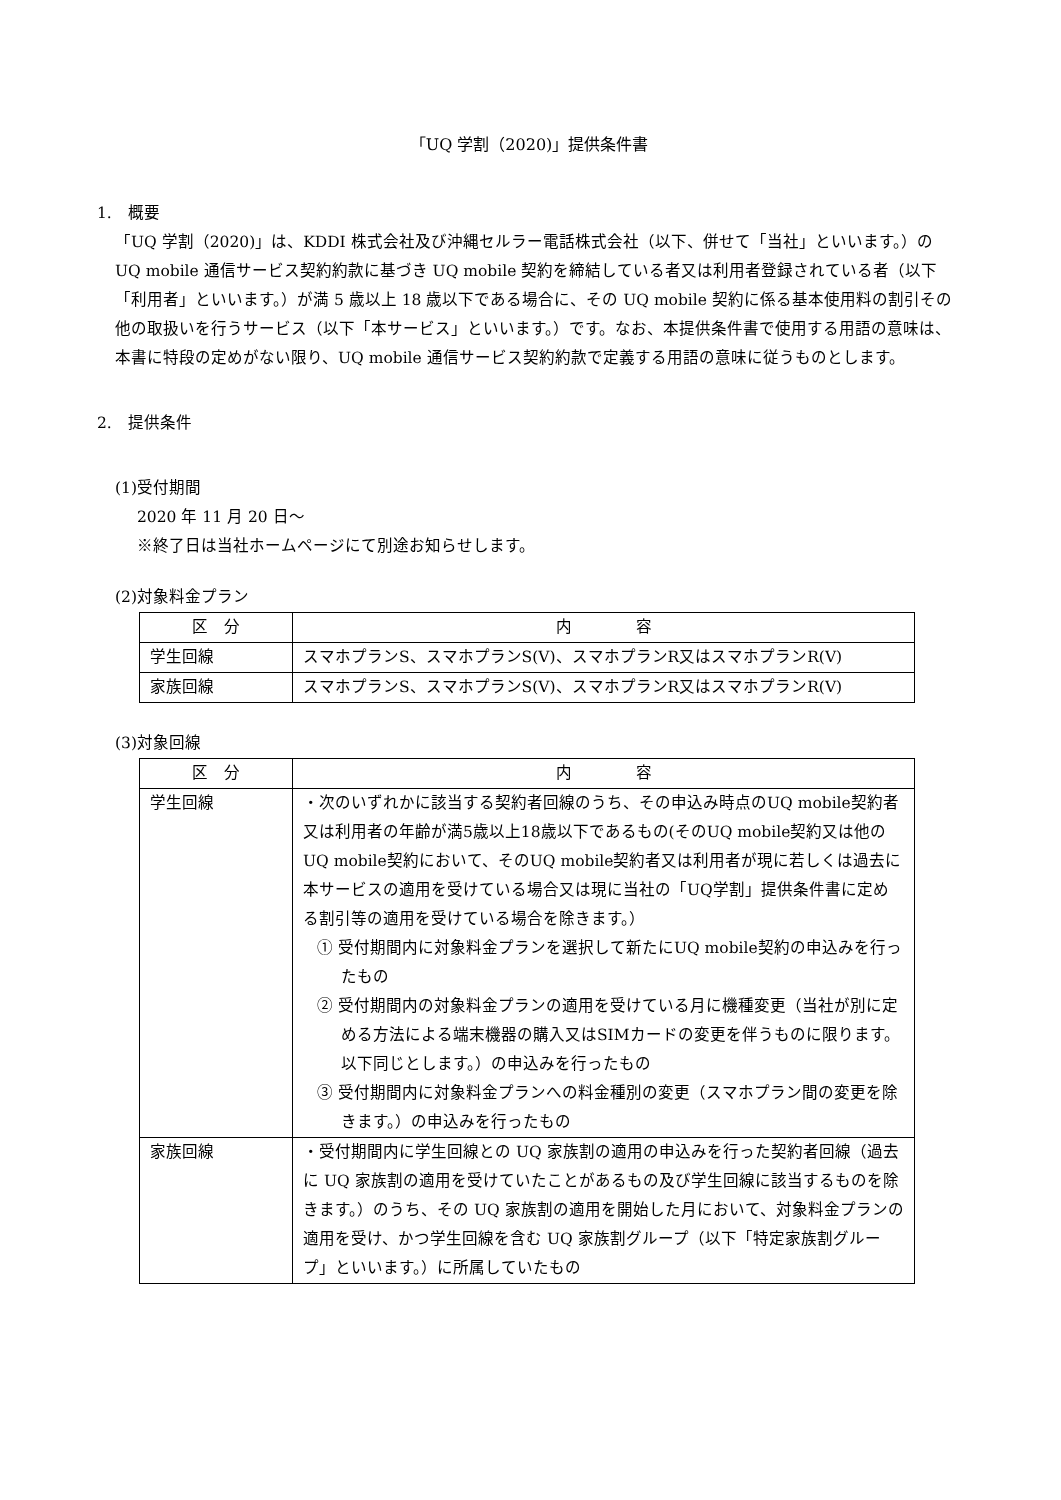「UQ 学割（2020)」提供条件書
1.　概要
「UQ 学割（2020)」は、KDDI 株式会社及び沖縄セルラー電話株式会社（以下、併せて「当社」といいます。）の UQ mobile 通信サービス契約約款に基づき UQ mobile 契約を締結している者又は利用者登録されている者（以下「利用者」といいます。）が満 5 歳以上 18 歳以下である場合に、その UQ mobile 契約に係る基本使用料の割引その他の取扱いを行うサービス（以下「本サービス」といいます。）です。なお、本提供条件書で使用する用語の意味は、本書に特段の定めがない限り、UQ mobile 通信サービス契約約款で定義する用語の意味に従うものとします。
2.　提供条件
(1)受付期間
2020 年 11 月 20 日～
※終了日は当社ホームページにて別途お知らせします。
(2)対象料金プラン
| 区 分 | 内 容 |
| --- | --- |
| 学生回線 | スマホプランS、スマホプランS(V)、スマホプランR又はスマホプランR(V) |
| 家族回線 | スマホプランS、スマホプランS(V)、スマホプランR又はスマホプランR(V) |
(3)対象回線
| 区 分 | 内 容 |
| --- | --- |
| 学生回線 | ・次のいずれかに該当する契約者回線のうち、その申込み時点のUQ mobile契約者又は利用者の年齢が満5歳以上18歳以下であるもの(そのUQ mobile契約又は他のUQ mobile契約において、そのUQ mobile契約者又は利用者が現に若しくは過去に本サービスの適用を受けている場合又は現に当社の「UQ学割」提供条件書に定める割引等の適用を受けている場合を除きます。） ① 受付期間内に対象料金プランを選択して新たにUQ mobile契約の申込みを行ったもの ② 受付期間内の対象料金プランの適用を受けている月に機種変更（当社が別に定める方法による端末機器の購入又はSIMカードの変更を伴うものに限ります。以下同じとします。）の申込みを行ったもの ③ 受付期間内に対象料金プランへの料金種別の変更（スマホプラン間の変更を除きます。）の申込みを行ったもの |
| 家族回線 | ・受付期間内に学生回線との UQ 家族割の適用の申込みを行った契約者回線（過去に UQ 家族割の適用を受けていたことがあるもの及び学生回線に該当するものを除きます。）のうち、その UQ 家族割の適用を開始した月において、対象料金プランの適用を受け、かつ学生回線を含む UQ 家族割グループ（以下「特定家族割グループ」といいます。）に所属していたもの |